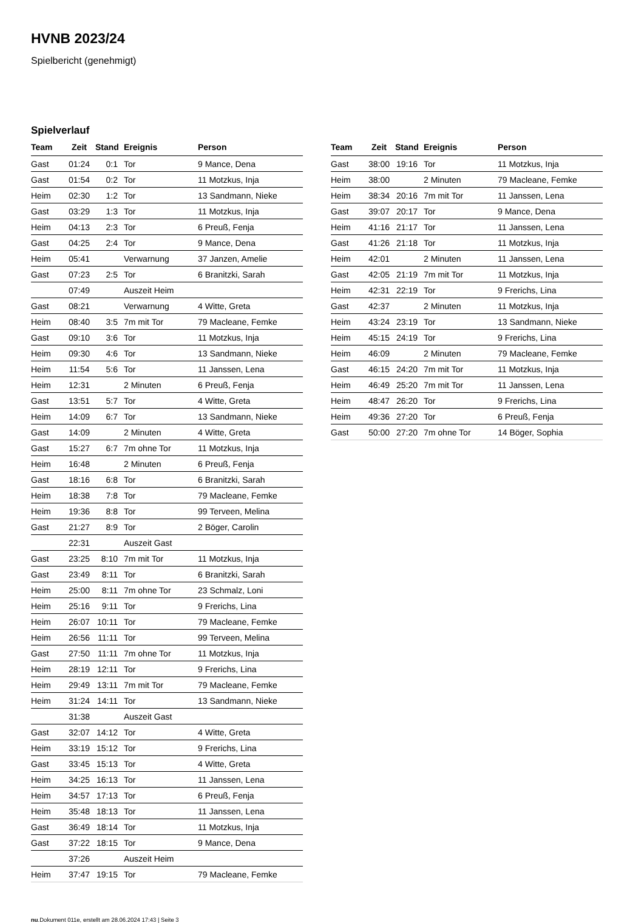HVNB 2023/24
Spielbericht (genehmigt)
Spielverlauf
| Team | Zeit | Stand | Ereignis | Person |
| --- | --- | --- | --- | --- |
| Gast | 01:24 | 0:1 | Tor | 9 Mance, Dena |
| Gast | 01:54 | 0:2 | Tor | 11 Motzkus, Inja |
| Heim | 02:30 | 1:2 | Tor | 13 Sandmann, Nieke |
| Gast | 03:29 | 1:3 | Tor | 11 Motzkus, Inja |
| Heim | 04:13 | 2:3 | Tor | 6 Preuß, Fenja |
| Gast | 04:25 | 2:4 | Tor | 9 Mance, Dena |
| Heim | 05:41 | | Verwarnung | 37 Janzen, Amelie |
| Gast | 07:23 | 2:5 | Tor | 6 Branitzki, Sarah |
| | 07:49 | | Auszeit Heim | |
| Gast | 08:21 | | Verwarnung | 4 Witte, Greta |
| Heim | 08:40 | 3:5 | 7m mit Tor | 79 Macleane, Femke |
| Gast | 09:10 | 3:6 | Tor | 11 Motzkus, Inja |
| Heim | 09:30 | 4:6 | Tor | 13 Sandmann, Nieke |
| Heim | 11:54 | 5:6 | Tor | 11 Janssen, Lena |
| Heim | 12:31 | | 2 Minuten | 6 Preuß, Fenja |
| Gast | 13:51 | 5:7 | Tor | 4 Witte, Greta |
| Heim | 14:09 | 6:7 | Tor | 13 Sandmann, Nieke |
| Gast | 14:09 | | 2 Minuten | 4 Witte, Greta |
| Gast | 15:27 | 6:7 | 7m ohne Tor | 11 Motzkus, Inja |
| Heim | 16:48 | | 2 Minuten | 6 Preuß, Fenja |
| Gast | 18:16 | 6:8 | Tor | 6 Branitzki, Sarah |
| Heim | 18:38 | 7:8 | Tor | 79 Macleane, Femke |
| Heim | 19:36 | 8:8 | Tor | 99 Terveen, Melina |
| Gast | 21:27 | 8:9 | Tor | 2 Böger, Carolin |
| | 22:31 | | Auszeit Gast | |
| Gast | 23:25 | 8:10 | 7m mit Tor | 11 Motzkus, Inja |
| Gast | 23:49 | 8:11 | Tor | 6 Branitzki, Sarah |
| Heim | 25:00 | 8:11 | 7m ohne Tor | 23 Schmalz, Loni |
| Heim | 25:16 | 9:11 | Tor | 9 Frerichs, Lina |
| Heim | 26:07 | 10:11 | Tor | 79 Macleane, Femke |
| Heim | 26:56 | 11:11 | Tor | 99 Terveen, Melina |
| Gast | 27:50 | 11:11 | 7m ohne Tor | 11 Motzkus, Inja |
| Heim | 28:19 | 12:11 | Tor | 9 Frerichs, Lina |
| Heim | 29:49 | 13:11 | 7m mit Tor | 79 Macleane, Femke |
| Heim | 31:24 | 14:11 | Tor | 13 Sandmann, Nieke |
| | 31:38 | | Auszeit Gast | |
| Gast | 32:07 | 14:12 | Tor | 4 Witte, Greta |
| Heim | 33:19 | 15:12 | Tor | 9 Frerichs, Lina |
| Gast | 33:45 | 15:13 | Tor | 4 Witte, Greta |
| Heim | 34:25 | 16:13 | Tor | 11 Janssen, Lena |
| Heim | 34:57 | 17:13 | Tor | 6 Preuß, Fenja |
| Heim | 35:48 | 18:13 | Tor | 11 Janssen, Lena |
| Gast | 36:49 | 18:14 | Tor | 11 Motzkus, Inja |
| Gast | 37:22 | 18:15 | Tor | 9 Mance, Dena |
| | 37:26 | | Auszeit Heim | |
| Heim | 37:47 | 19:15 | Tor | 79 Macleane, Femke |
| Team | Zeit | Stand | Ereignis | Person |
| --- | --- | --- | --- | --- |
| Gast | 38:00 | 19:16 | Tor | 11 Motzkus, Inja |
| Heim | 38:00 | | 2 Minuten | 79 Macleane, Femke |
| Heim | 38:34 | 20:16 | 7m mit Tor | 11 Janssen, Lena |
| Gast | 39:07 | 20:17 | Tor | 9 Mance, Dena |
| Heim | 41:16 | 21:17 | Tor | 11 Janssen, Lena |
| Gast | 41:26 | 21:18 | Tor | 11 Motzkus, Inja |
| Heim | 42:01 | | 2 Minuten | 11 Janssen, Lena |
| Gast | 42:05 | 21:19 | 7m mit Tor | 11 Motzkus, Inja |
| Heim | 42:31 | 22:19 | Tor | 9 Frerichs, Lina |
| Gast | 42:37 | | 2 Minuten | 11 Motzkus, Inja |
| Heim | 43:24 | 23:19 | Tor | 13 Sandmann, Nieke |
| Heim | 45:15 | 24:19 | Tor | 9 Frerichs, Lina |
| Heim | 46:09 | | 2 Minuten | 79 Macleane, Femke |
| Gast | 46:15 | 24:20 | 7m mit Tor | 11 Motzkus, Inja |
| Heim | 46:49 | 25:20 | 7m mit Tor | 11 Janssen, Lena |
| Heim | 48:47 | 26:20 | Tor | 9 Frerichs, Lina |
| Heim | 49:36 | 27:20 | Tor | 6 Preuß, Fenja |
| Gast | 50:00 | 27:20 | 7m ohne Tor | 14 Böger, Sophia |
nu.Dokument 011e, erstellt am 28.06.2024 17:43 | Seite 3